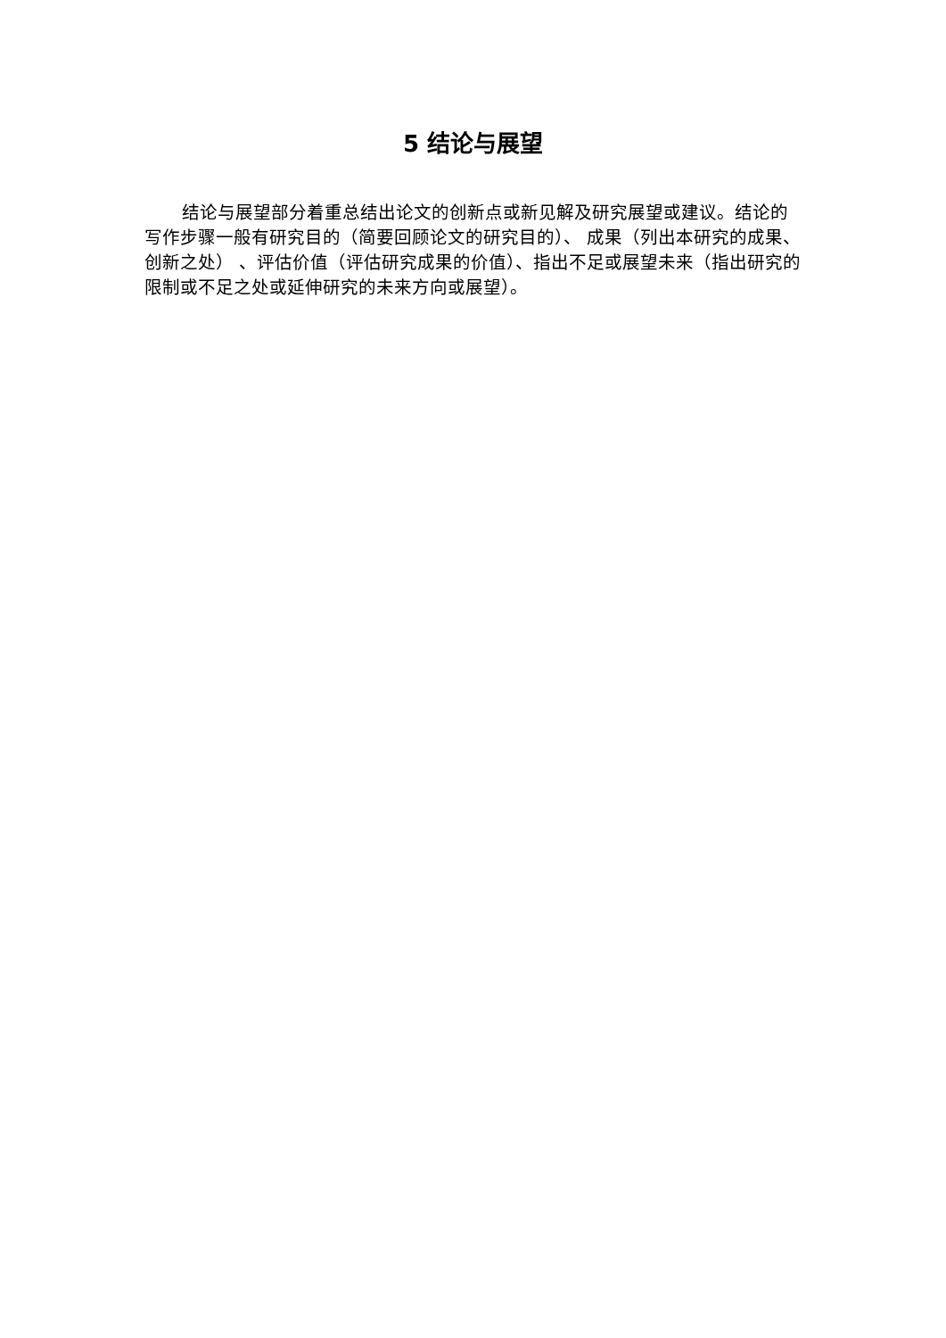5 结论与展望
结论与展望部分着重总结出论文的创新点或新见解及研究展望或建议。结论的写作步骤一般有研究目的（简要回顾论文的研究目的）、 成果（列出本研究的成果、创新之处） 、评估价值（评估研究成果的价值）、指出不足或展望未来（指出研究的限制或不足之处或延伸研究的未来方向或展望）。